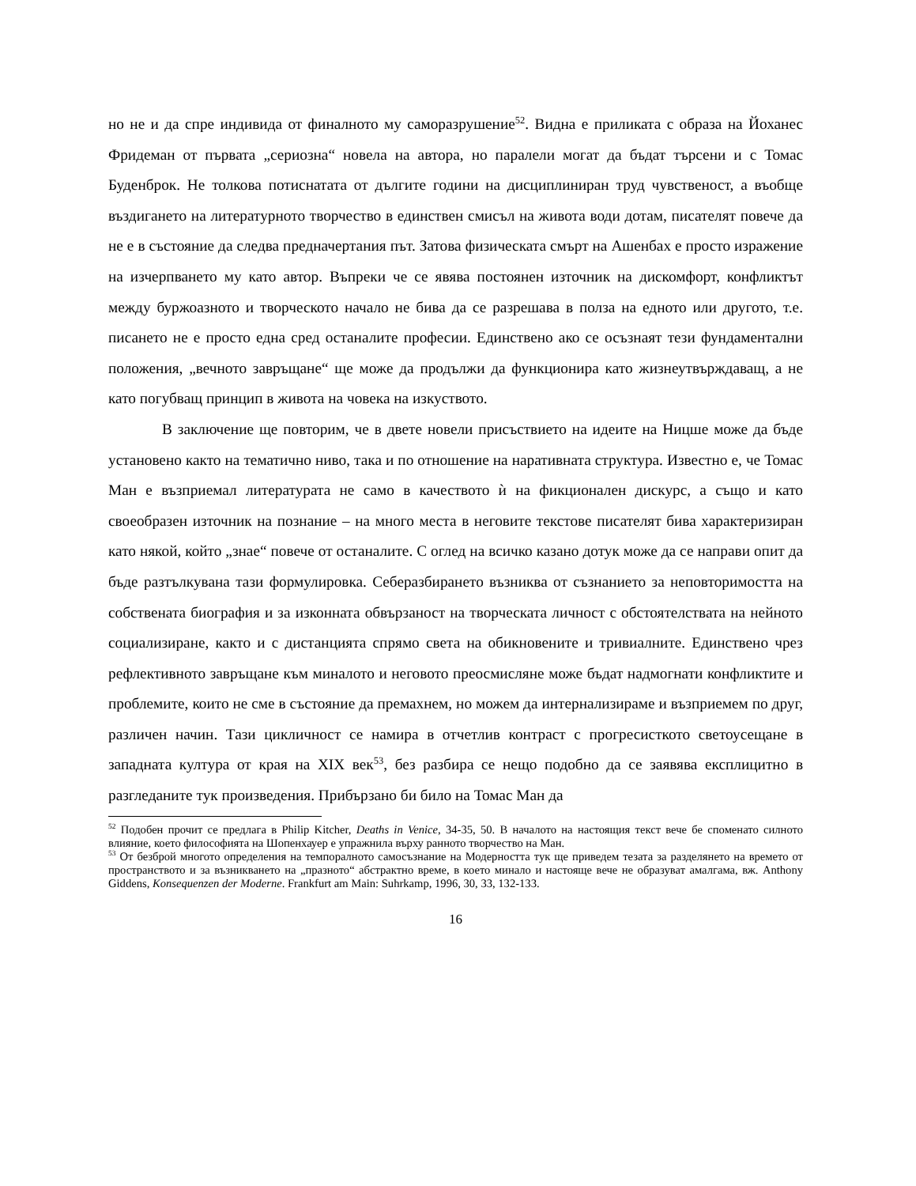но не и да спре индивида от финалното му саморазрушение<sup>52</sup>. Видна е приликата с образа на Йоханес Фридеман от първата „сериозна“ новела на автора, но паралели могат да бъдат търсени и с Томас Буденброк. Не толкова потиснатата от дългите години на дисциплиниран труд чувственост, а въобще въздигането на литературното творчество в единствен смисъл на живота води дотам, писателят повече да не е в състояние да следва предначертания път. Затова физическата смърт на Ашенбах е просто изражение на изчерпването му като автор. Въпреки че се явява постоянен източник на дискомфорт, конфликтът между буржоазното и творческото начало не бива да се разрешава в полза на едното или другото, т.е. писането не е просто една сред останалите професии. Единствено ако се осъзнаят тези фундаментални положения, „вечното завръщане“ ще може да продължи да функционира като жизнеутвърждаващ, а не като погубващ принцип в живота на човека на изкуството.
В заключение ще повторим, че в двете новели присъствието на идеите на Ницше може да бъде установено както на тематично ниво, така и по отношение на наративната структура. Известно е, че Томас Ман е възприемал литературата не само в качеството ѝ на фикционален дискурс, а също и като своеобразен източник на познание – на много места в неговите текстове писателят бива характеризиран като някой, който „знае“ повече от останалите. С оглед на всичко казано дотук може да се направи опит да бъде разтълкувана тази формулировка. Себеразбирането възниква от съзнанието за неповторимостта на собствената биография и за изконната обвързаност на творческата личност с обстоятелствата на нейното социализиране, както и с дистанцията спрямо света на обикновените и тривиалните. Единствено чрез рефлективното завръщане към миналото и неговото преосмисляне може бъдат надмогнати конфликтите и проблемите, които не сме в състояние да премахнем, но можем да интернализираме и възприемем по друг, различен начин. Тази цикличност се намира в отчетлив контраст с прогресисткото светоусещане в западната култура от края на XIX век<sup>53</sup>, без разбира се нещо подобно да се заявява експлицитно в разгледаните тук произведения. Прибързано би било на Томас Ман да
<sup>52</sup> Подобен прочит се предлага в Philip Kitcher, Deaths in Venice, 34-35, 50. В началото на настоящия текст вече бе споменато силното влияние, което философията на Шопенхауер е упражнила върху ранното творчество на Ман.
<sup>53</sup> От безброй многото определения на темпоралното самосъзнание на Модерността тук ще приведем тезата за разделянето на времето от пространството и за възникването на „празното“ абстрактно време, в което минало и настояще вече не образуват амалгама, вж. Anthony Giddens, Konsequenzen der Moderne. Frankfurt am Main: Suhrkamp, 1996, 30, 33, 132-133.
16